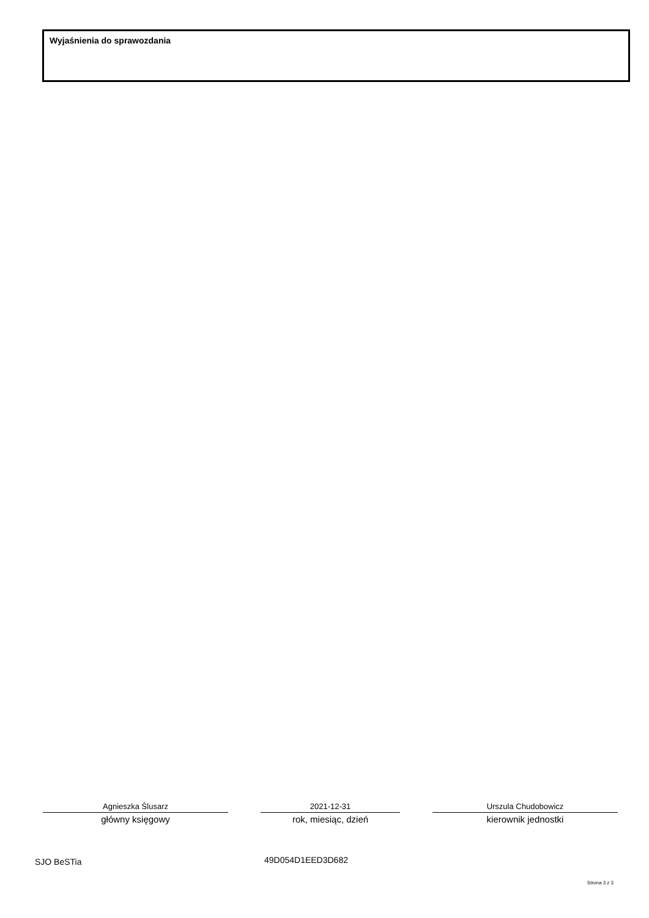Wyjaśnienia do sprawozdania
Agnieszka Ślusarz
główny księgowy
2021-12-31
rok, miesiąc, dzień
Urszula Chudobowicz
kierownik jednostki
SJO BeSTia 49D054D1EED3D682
Strona 3 z 3